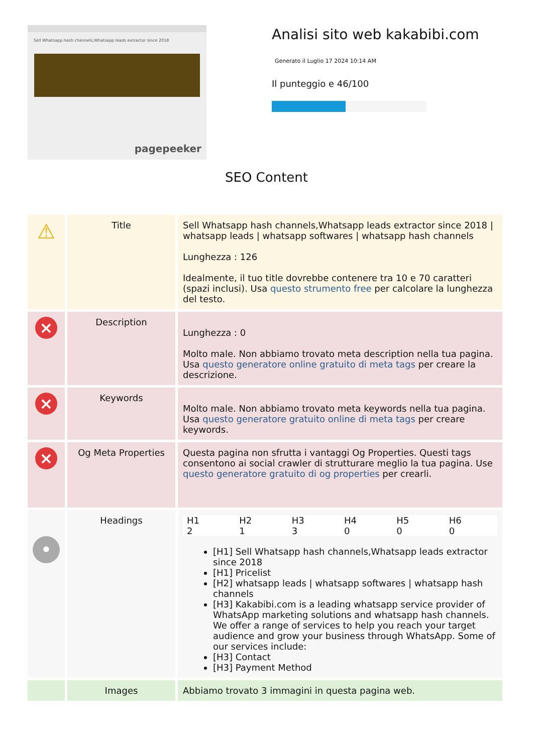Sell Whatsapp hash channels,Whatsapp leads extractor since 2018
pagepeeker
Analisi sito web kakabibi.com
Generato il Luglio 17 2024 10:14 AM
Il punteggio e 46/100
SEO Content
| ⚠ | Title | Sell Whatsapp hash channels,Whatsapp leads extractor since 2018 / whatsapp leads / whatsapp softwares / whatsapp hash channels Lunghezza : 126 Idealmente, il tuo title dovrebbe contenere tra 10 e 70 caratteri (spazi inclusi). Usa questo strumento free per calcolare la lunghezza del testo. |
| × | Description | Lunghezza : 0 Molto male. Non abbiamo trovato meta description nella tua pagina. Usa questo generatore online gratuito di meta tags per creare la descrizione. |
| × | Keywords | Molto male. Non abbiamo trovato meta keywords nella tua pagina. Usa questo generatore gratuito online di meta tags per creare keywords. |
| × | Og Meta Properties | Questa pagina non sfrutta i vantaggi Og Properties. Questi tags consentono ai social crawler di strutturare meglio la tua pagina. Use questo generatore gratuito di og properties per crearli. |
| • | Headings | / H1 / H2 / H3 / H4 / H5 / H6 / / 2 / 1 / 3 / 0 / 0 / 0 / [H1] Sell Whatsapp hash channels,Whatsapp leads extractor since 2018 [H1] Pricelist [H2] whatsapp leads / whatsapp softwares / whatsapp hash channels [H3] Kakabibi.com is a leading whatsapp service provider of WhatsApp marketing solutions and whatsapp hash channels. We offer a range of services to help you reach your target audience and grow your business through WhatsApp. Some of our services include: [H3] Contact [H3] Payment Method |
| | Images | Abbiamo trovato 3 immagini in questa pagina web. |